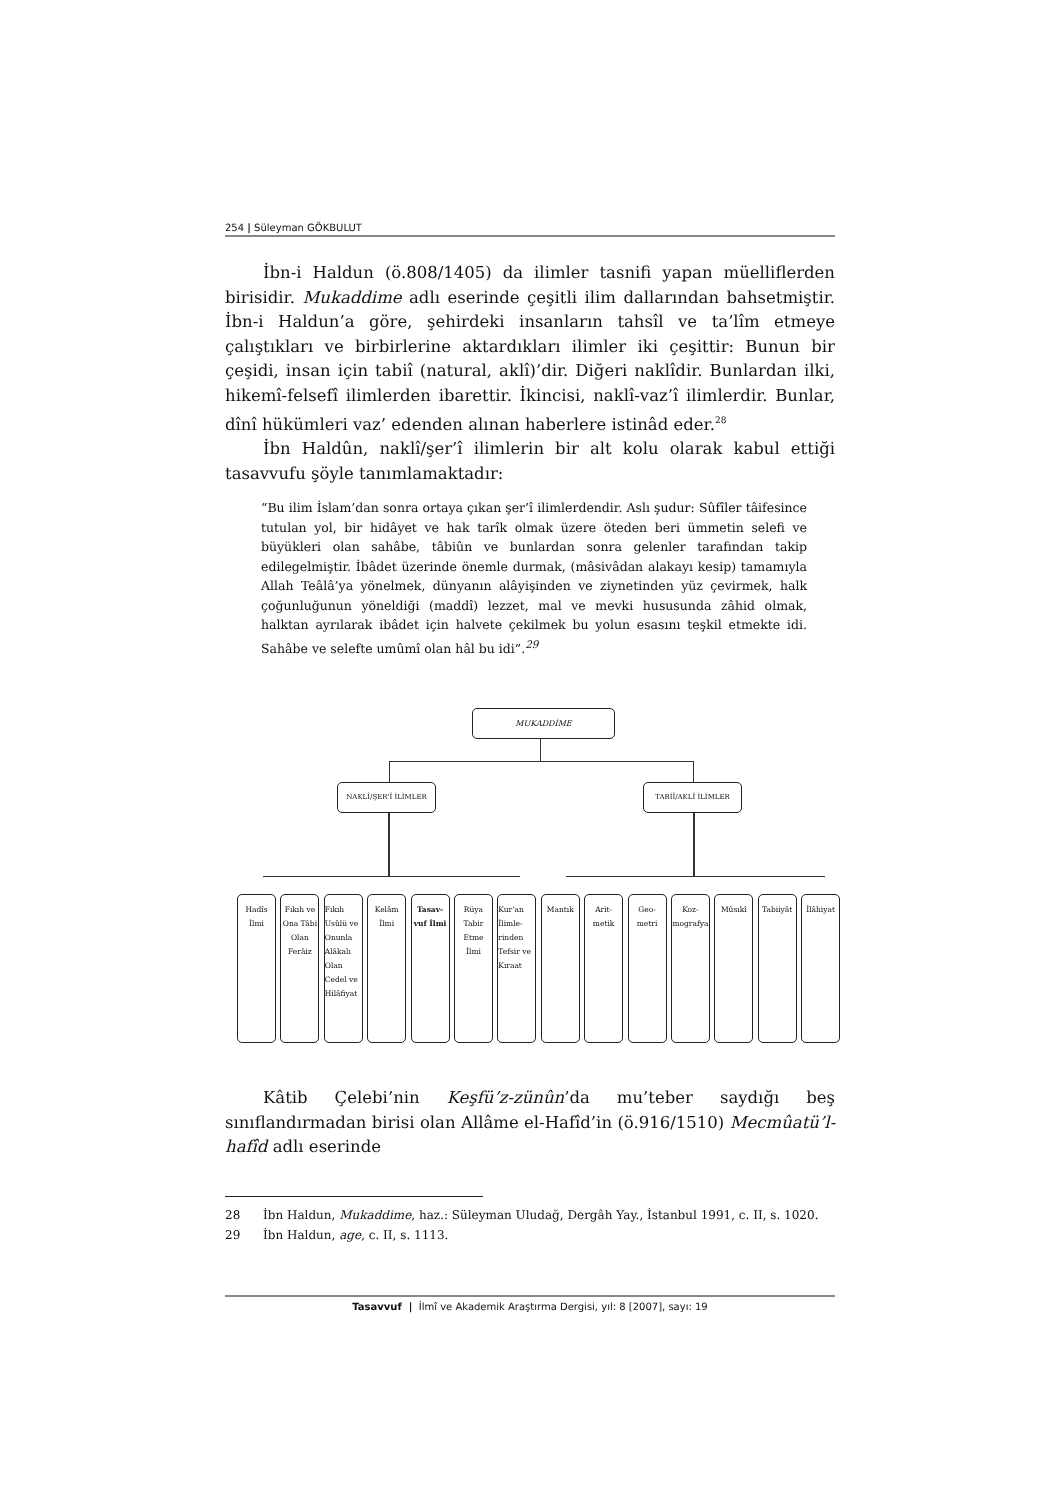254 | Süleyman GÖKBULUT
İbn-i Haldun (ö.808/1405) da ilimler tasnifi yapan müelliflerden birisidir. Mukaddime adlı eserinde çeşitli ilim dallarından bahsetmiştir. İbn-i Haldun’a göre, şehirdeki insanların tahsîl ve ta’lîm etmeye çalıştıkları ve birbirlerine aktardıkları ilimler iki çeşittir: Bunun bir çeşidi, insan için tabiî (natural, aklî)’dir. Diğeri naklîdir. Bunlardan ilki, hikemî-felsefî ilimlerden ibarettir. İkincisi, naklî-vaz’î ilimlerdir. Bunlar, dînî hükümleri vaz’ edenden alınan haberlere istinâd eder.<sup>28</sup>
İbn Haldûn, naklî/şer’î ilimlerin bir alt kolu olarak kabul ettiği tasavvufu şöyle tanımlamaktadır:
“Bu ilim İslam’dan sonra ortaya çıkan şer’î ilimlerdendir. Aslı şudur: Sûfîler tâifesince tutulan yol, bir hidâyet ve hak tarîk olmak üzere öteden beri ümmetin selefi ve büyükleri olan sahâbe, tâbiûn ve bunlardan sonra gelenler tarafından takip edilegelmiştir. İbâdet üzerinde önemle durmak, (mâsivâdan alakayı kesip) tamamıyla Allah Teâlâ’ya yönelmek, dünyanın alâyişinden ve ziynetinden yüz çevirmek, halk çoğunluğunun yöneldiği (maddî) lezzet, mal ve mevki hususunda zâhid olmak, halktan ayrılarak ibâdet için halvete çekilmek bu yolun esasını teşkil etmekte idi. Sahâbe ve selefte umûmî olan hâl bu idi”.<sup>29</sup>
MUKADDİME
NAKLÎ/ŞER’Î İLİMLER TABİÎ/AKLÎ İLİMLER
Hadîs İlmi
Fıkıh ve Ona Tâbi Olan Ferâiz
Fıkıh Usûlü ve Onunla Alâkalı Olan Cedel ve Hilâfiyat
Kelâm İlmi
Tasav-vuf İlmi
Rüya Tabir Etme İlmi
Kur’an İlimle-rinden Tefsir ve Kıraat
Mantık Arit-metik
Geo-metri
Koz-mografya
Mûsıkî Tabiiyât İlâhiyat
Kâtib Çelebi’nin Keşfü’z-zünûn’da mu’teber saydığı beş sınıflandırmadan birisi olan Allâme el-Hafîd’in (ö.916/1510) Mecmûatü’l-hafîd adlı eserinde
28 İbn Haldun, Mukaddime, haz.: Süleyman Uludağ, Dergâh Yay., İstanbul 1991, c. II, s. 1020.
29 İbn Haldun, age, c. II, s. 1113.
Tasavvuf | İlmî ve Akademik Araştırma Dergisi, yıl: 8 [2007], sayı: 19